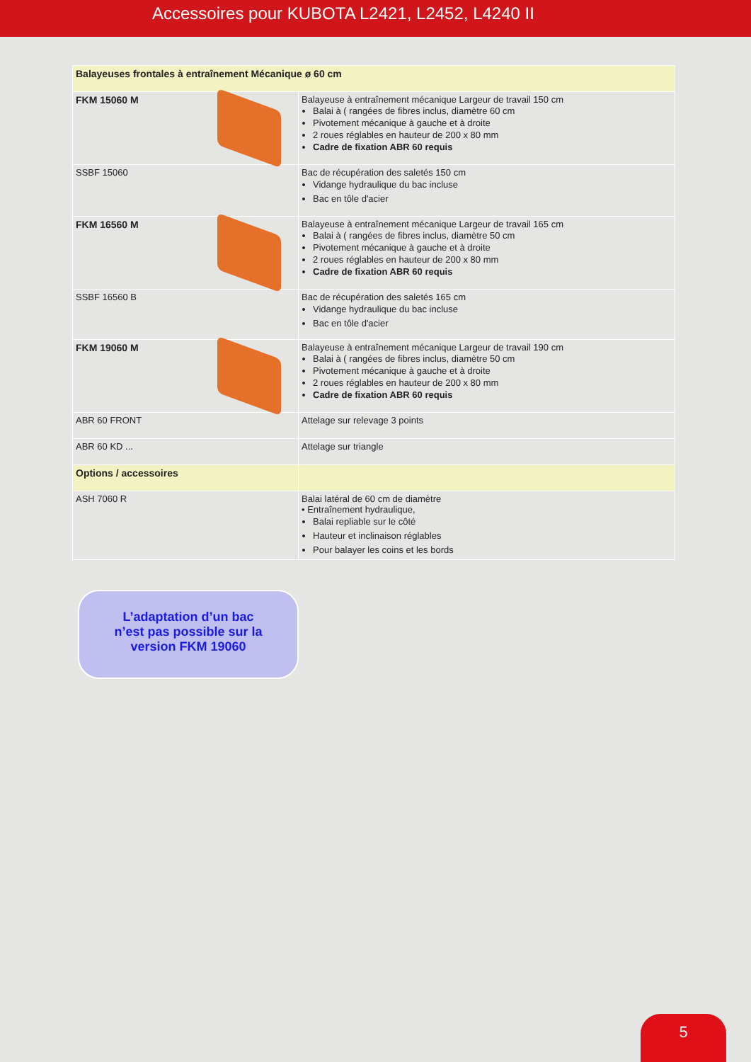Accessoires pour KUBOTA L2421, L2452, L4240 II
| Balayeuses frontales à entraînement Mécanique ø 60 cm | |
| FKM 15060 M | Balayeuse à entraînement mécanique Largeur de travail 150 cm Balai à ( rangées de fibres inclus, diamètre 60 cm Pivotement mécanique à gauche et à droite 2 roues réglables en hauteur de 200 x 80 mm Cadre de fixation ABR 60 requis |
| SSBF 15060 | Bac de récupération des saletés 150 cm Vidange hydraulique du bac incluse Bac en tôle d'acier |
| FKM 16560 M | Balayeuse à entraînement mécanique Largeur de travail 165 cm Balai à ( rangées de fibres inclus, diamètre 50 cm Pivotement mécanique à gauche et à droite 2 roues réglables en hauteur de 200 x 80 mm Cadre de fixation ABR 60 requis |
| SSBF 16560 B | Bac de récupération des saletés 165 cm Vidange hydraulique du bac incluse Bac en tôle d'acier |
| FKM 19060 M | Balayeuse à entraînement mécanique Largeur de travail 190 cm Balai à ( rangées de fibres inclus, diamètre 50 cm Pivotement mécanique à gauche et à droite 2 roues réglables en hauteur de 200 x 80 mm Cadre de fixation ABR 60 requis |
| ABR 60 FRONT | Attelage sur relevage 3 points |
| ABR 60 KD ... | Attelage sur triangle |
| Options / accessoires | |
| ASH 7060 R | Balai latéral de 60 cm de diamètre • Entraînement hydraulique, Balai repliable sur le côté Hauteur et inclinaison réglables Pour balayer les coins et les bords |
L’adaptation d’un bac
n’est pas possible sur la
version FKM 19060
5